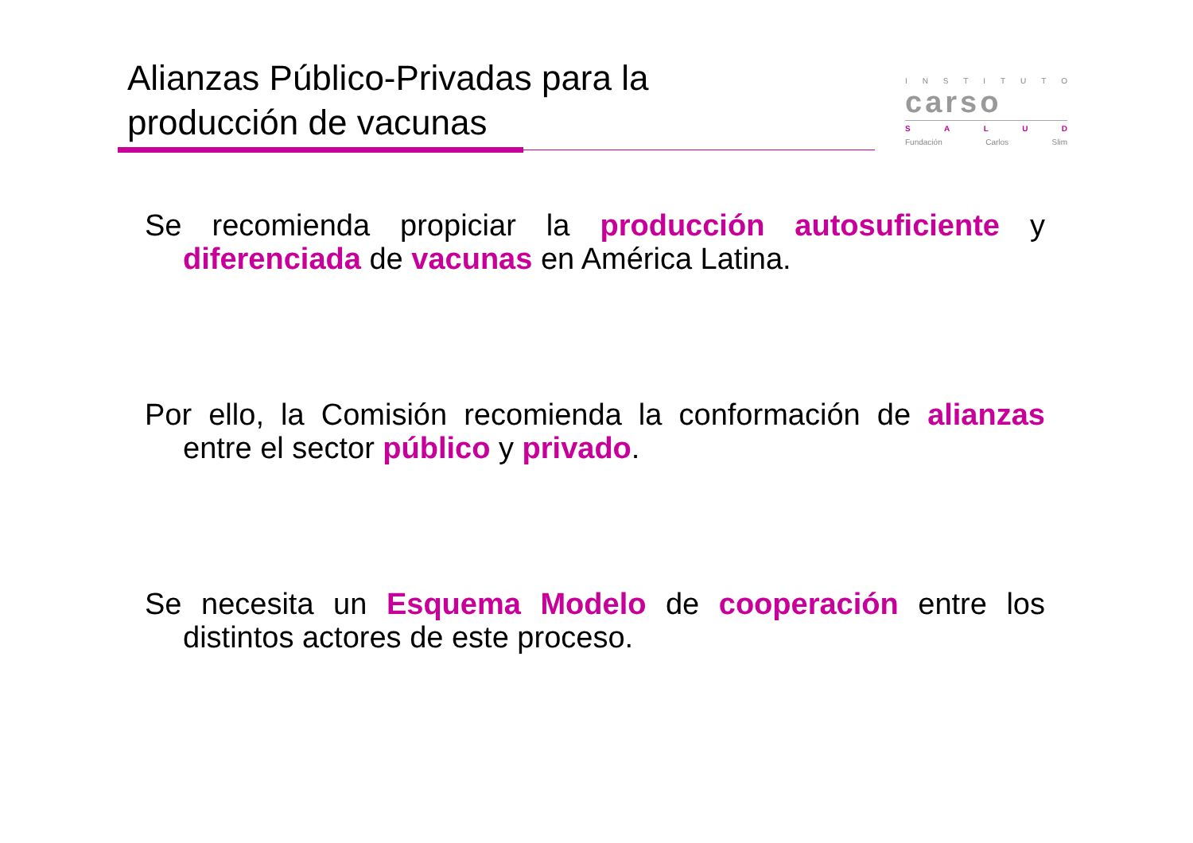Alianzas Público-Privadas para la producción de vacunas
INSTITUTO
carso
SALUD
Fundación Carlos Slim
Se recomienda propiciar la producción autosuficiente y diferenciada de vacunas en América Latina.
Por ello, la Comisión recomienda la conformación de alianzas entre el sector público y privado.
Se necesita un Esquema Modelo de cooperación entre los distintos actores de este proceso.